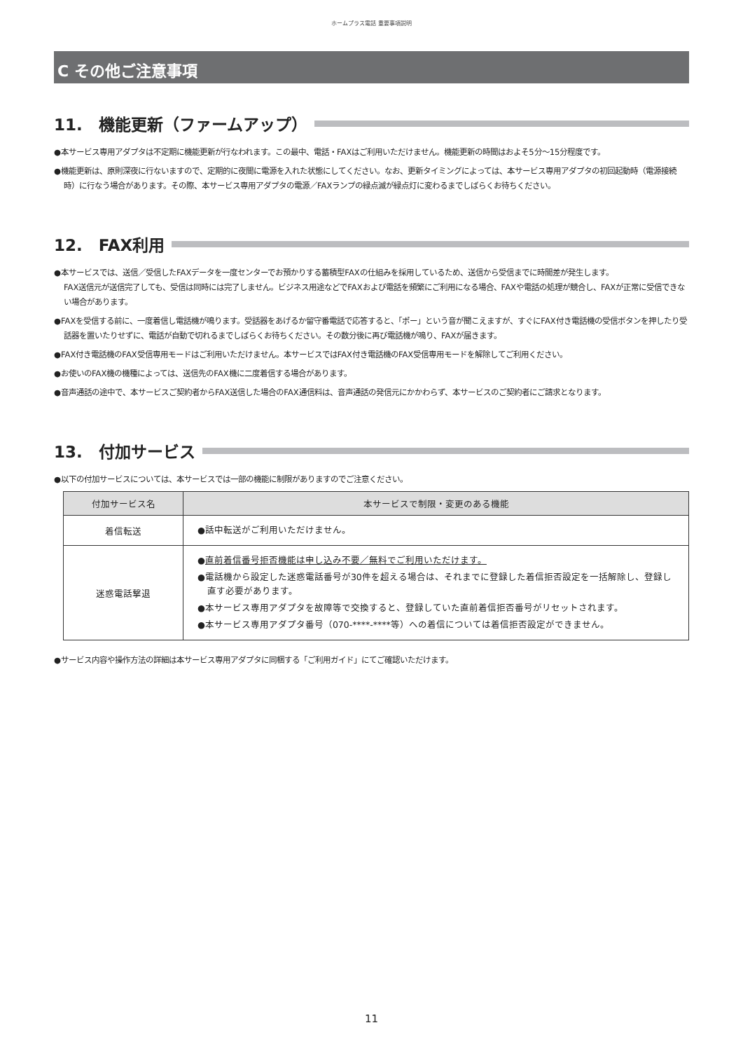ホームプラス電話 重要事項説明
C その他ご注意事項
11.　機能更新（ファームアップ）
●本サービス専用アダプタは不定期に機能更新が行なわれます。この最中、電話・FAXはご利用いただけません。機能更新の時間はおよそ5分～15分程度です。
●機能更新は、原則深夜に行ないますので、定期的に夜間に電源を入れた状態にしてください。なお、更新タイミングによっては、本サービス専用アダプタの初回起動時（電源接続時）に行なう場合があります。その際、本サービス専用アダプタの電源／FAXランプの緑点滅が緑点灯に変わるまでしばらくお待ちください。
12.　FAX利用
●本サービスでは、送信／受信したFAXデータを一度センターでお預かりする蓄積型FAXの仕組みを採用しているため、送信から受信までに時間差が発生します。
FAX送信元が送信完了しても、受信は同時には完了しません。ビジネス用途などでFAXおよび電話を頻繁にご利用になる場合、FAXや電話の処理が競合し、FAXが正常に受信できない場合があります。
●FAXを受信する前に、一度着信し電話機が鳴ります。受話器をあげるか留守番電話で応答すると、「ポー」という音が聞こえますが、すぐにFAX付き電話機の受信ボタンを押したり受話器を置いたりせずに、電話が自動で切れるまでしばらくお待ちください。その数分後に再び電話機が鳴り、FAXが届きます。
●FAX付き電話機のFAX受信専用モードはご利用いただけません。本サービスではFAX付き電話機のFAX受信専用モードを解除してご利用ください。
●お使いのFAX機の機種によっては、送信先のFAX機に二度着信する場合があります。
●音声通話の途中で、本サービスご契約者からFAX送信した場合のFAX通信料は、音声通話の発信元にかかわらず、本サービスのご契約者にご請求となります。
13.　付加サービス
●以下の付加サービスについては、本サービスでは一部の機能に制限がありますのでご注意ください。
| 付加サービス名 | 本サービスで制限・変更のある機能 |
| --- | --- |
| 着信転送 | ●話中転送がご利用いただけません。 |
| 迷惑電話撃退 | ● 直前着信番号拒否機能は申し込み不要／無料でご利用いただけます。 ●電話機から設定した迷惑電話番号が30件を超える場合は、それまでに登録した着信拒否設定を一括解除し、登録し直す必要があります。 ●本サービス専用アダプタを故障等で交換すると、登録していた直前着信拒否番号がリセットされます。 ●本サービス専用アダプタ番号（070-****-****等）への着信については着信拒否設定ができません。 |
●サービス内容や操作方法の詳細は本サービス専用アダプタに同梱する「ご利用ガイド」にてご確認いただけます。
11